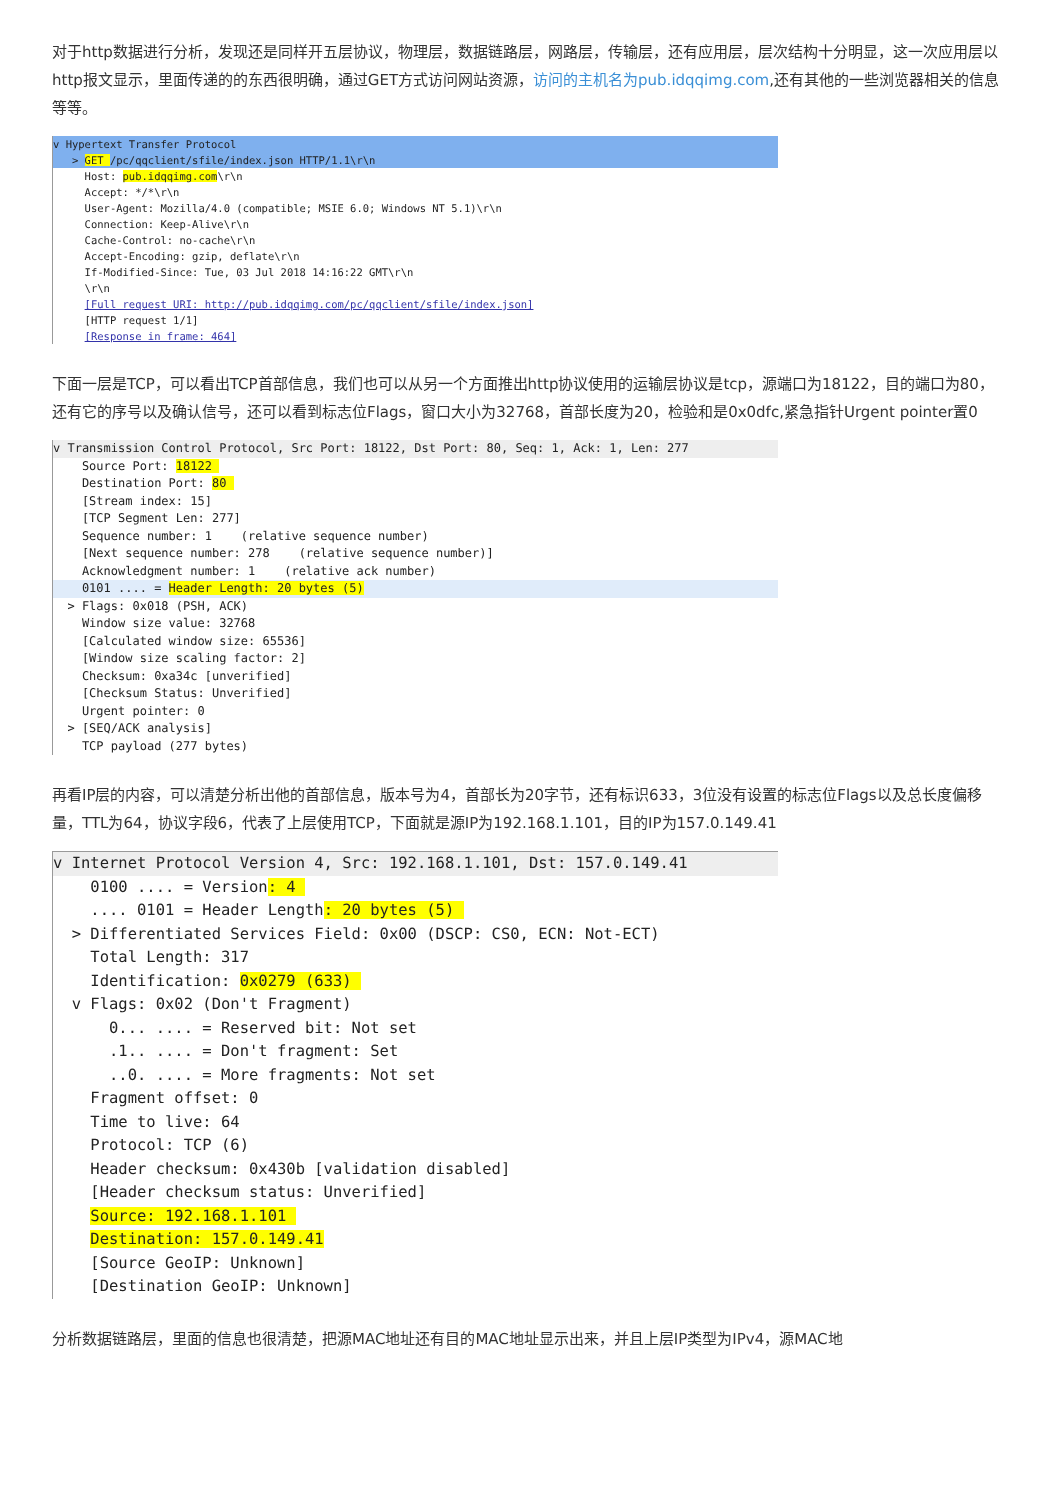对于http数据进行分析，发现还是同样开五层协议，物理层，数据链路层，网路层，传输层，还有应用层，层次结构十分明显，这一次应用层以http报文显示，里面传递的的东西很明确，通过GET方式访问网站资源，访问的主机名为pub.idqqimg.com,还有其他的一些浏览器相关的信息等等。
v Hypertext Transfer Protocol
> GET /pc/qqclient/sfile/index.json HTTP/1.1\r\n
Host: pub.idqqimg.com\r\n
Accept: */*\r\n
User-Agent: Mozilla/4.0 (compatible; MSIE 6.0; Windows NT 5.1)\r\n
Connection: Keep-Alive\r\n
Cache-Control: no-cache\r\n
Accept-Encoding: gzip, deflate\r\n
If-Modified-Since: Tue, 03 Jul 2018 14:16:22 GMT\r\n
\r\n
[Full request URI: http://pub.idqqimg.com/pc/qqclient/sfile/index.json]
[HTTP request 1/1]
[Response in frame: 464]
下面一层是TCP，可以看出TCP首部信息，我们也可以从另一个方面推出http协议使用的运输层协议是tcp，源端口为18122，目的端口为80，还有它的序号以及确认信号，还可以看到标志位Flags，窗口大小为32768，首部长度为20，检验和是0x0dfc,紧急指针Urgent pointer置0
v Transmission Control Protocol, Src Port: 18122, Dst Port: 80, Seq: 1, Ack: 1, Len: 277
Source Port: 18122
Destination Port: 80
[Stream index: 15]
[TCP Segment Len: 277]
Sequence number: 1 (relative sequence number)
[Next sequence number: 278 (relative sequence number)]
Acknowledgment number: 1 (relative ack number)
0101 .... = Header Length: 20 bytes (5)
> Flags: 0x018 (PSH, ACK)
Window size value: 32768
[Calculated window size: 65536]
[Window size scaling factor: 2]
Checksum: 0xa34c [unverified]
[Checksum Status: Unverified]
Urgent pointer: 0
> [SEQ/ACK analysis]
TCP payload (277 bytes)
再看IP层的内容，可以清楚分析出他的首部信息，版本号为4，首部长为20字节，还有标识633，3位没有设置的标志位Flags以及总长度偏移量，TTL为64，协议字段6，代表了上层使用TCP，下面就是源IP为192.168.1.101，目的IP为157.0.149.41
v Internet Protocol Version 4, Src: 192.168.1.101, Dst: 157.0.149.41
0100 .... = Version: 4
.... 0101 = Header Length: 20 bytes (5)
> Differentiated Services Field: 0x00 (DSCP: CS0, ECN: Not-ECT)
Total Length: 317
Identification: 0x0279 (633)
v Flags: 0x02 (Don't Fragment)
0... .... = Reserved bit: Not set
.1.. .... = Don't fragment: Set
..0. .... = More fragments: Not set
Fragment offset: 0
Time to live: 64
Protocol: TCP (6)
Header checksum: 0x430b [validation disabled]
[Header checksum status: Unverified]
Source: 192.168.1.101
Destination: 157.0.149.41
[Source GeoIP: Unknown]
[Destination GeoIP: Unknown]
分析数据链路层，里面的信息也很清楚，把源MAC地址还有目的MAC地址显示出来，并且上层IP类型为IPv4，源MAC地